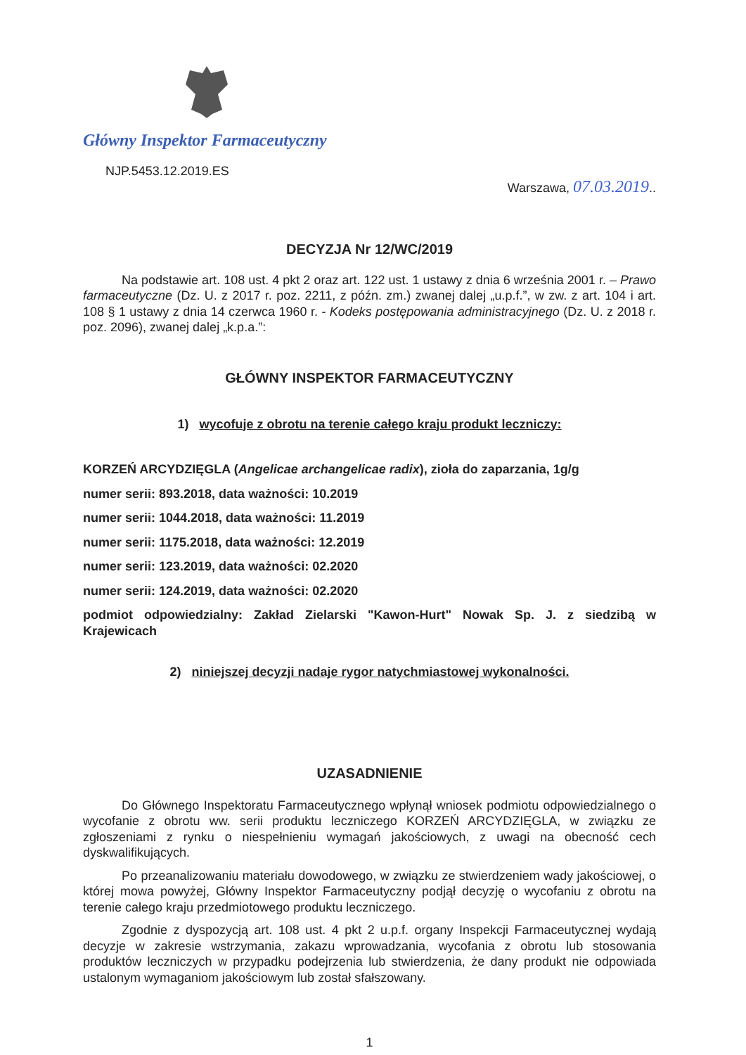Główny Inspektor Farmaceutyczny
NJP.5453.12.2019.ES
Warszawa, 07.03.2019..
DECYZJA Nr 12/WC/2019
Na podstawie art. 108 ust. 4 pkt 2 oraz art. 122 ust. 1 ustawy z dnia 6 września 2001 r. – Prawo farmaceutyczne (Dz. U. z 2017 r. poz. 2211, z późn. zm.) zwanej dalej „u.p.f.”, w zw. z art. 104 i art. 108 § 1 ustawy z dnia 14 czerwca 1960 r. - Kodeks postępowania administracyjnego (Dz. U. z 2018 r. poz. 2096), zwanej dalej „k.p.a.”:
GŁÓWNY INSPEKTOR FARMACEUTYCZNY
1) wycofuje z obrotu na terenie całego kraju produkt leczniczy:
KORZEŃ ARCYDZIĘGLA (Angelicae archangelicae radix), zioła do zaparzania, 1g/g
numer serii: 893.2018, data ważności: 10.2019
numer serii: 1044.2018, data ważności: 11.2019
numer serii: 1175.2018, data ważności: 12.2019
numer serii: 123.2019, data ważności: 02.2020
numer serii: 124.2019, data ważności: 02.2020
podmiot odpowiedzialny: Zakład Zielarski "Kawon-Hurt" Nowak Sp. J. z siedzibą w Krajewicach
2) niniejszej decyzji nadaje rygor natychmiastowej wykonalności.
UZASADNIENIE
Do Głównego Inspektoratu Farmaceutycznego wpłynął wniosek podmiotu odpowiedzialnego o wycofanie z obrotu ww. serii produktu leczniczego KORZEŃ ARCYDZIĘGLA, w związku ze zgłoszeniami z rynku o niespełnieniu wymagań jakościowych, z uwagi na obecność cech dyskwalifikujących.
Po przeanalizowaniu materiału dowodowego, w związku ze stwierdzeniem wady jakościowej, o której mowa powyżej, Główny Inspektor Farmaceutyczny podjął decyzję o wycofaniu z obrotu na terenie całego kraju przedmiotowego produktu leczniczego.
Zgodnie z dyspozycją art. 108 ust. 4 pkt 2 u.p.f. organy Inspekcji Farmaceutycznej wydają decyzje w zakresie wstrzymania, zakazu wprowadzania, wycofania z obrotu lub stosowania produktów leczniczych w przypadku podejrzenia lub stwierdzenia, że dany produkt nie odpowiada ustalonym wymaganiom jakościowym lub został sfałszowany.
1